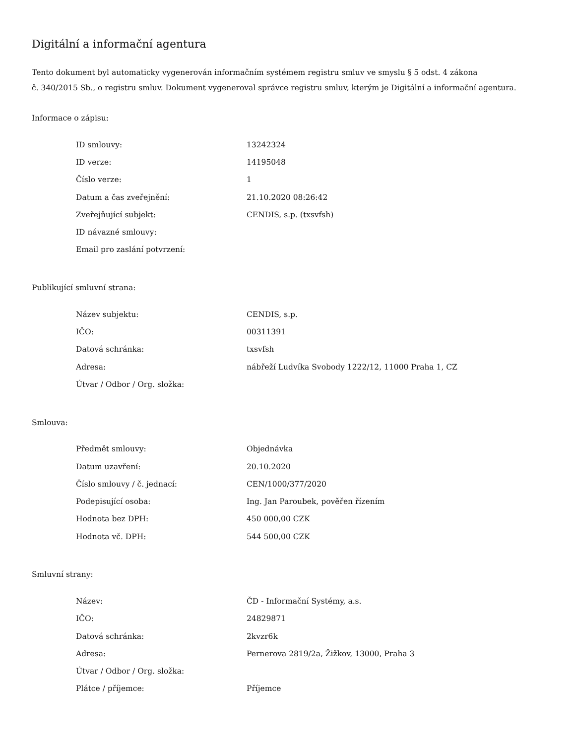Digitální a informační agentura
Tento dokument byl automaticky vygenerován informačním systémem registru smluv ve smyslu § 5 odst. 4 zákona
č. 340/2015 Sb., o registru smluv. Dokument vygeneroval správce registru smluv, kterým je Digitální a informační agentura.
Informace o zápisu:
| ID smlouvy: | 13242324 |
| ID verze: | 14195048 |
| Číslo verze: | 1 |
| Datum a čas zveřejnění: | 21.10.2020 08:26:42 |
| Zveřejňující subjekt: | CENDIS, s.p. (txsvfsh) |
| ID návazné smlouvy: | |
| Email pro zaslání potvrzení: | |
Publikující smluvní strana:
| Název subjektu: | CENDIS, s.p. |
| IČO: | 00311391 |
| Datová schránka: | txsvfsh |
| Adresa: | nábřeží Ludvíka Svobody 1222/12, 11000 Praha 1, CZ |
| Útvar / Odbor / Org. složka: | |
Smlouva:
| Předmět smlouvy: | Objednávka |
| Datum uzavření: | 20.10.2020 |
| Číslo smlouvy / č. jednací: | CEN/1000/377/2020 |
| Podepisující osoba: | Ing. Jan Paroubek, pověřen řízením |
| Hodnota bez DPH: | 450 000,00 CZK |
| Hodnota vč. DPH: | 544 500,00 CZK |
Smluvní strany:
| Název: | ČD - Informační Systémy, a.s. |
| IČO: | 24829871 |
| Datová schránka: | 2kvzr6k |
| Adresa: | Pernerova 2819/2a, Žižkov, 13000, Praha 3 |
| Útvar / Odbor / Org. složka: | |
| Plátce / příjemce: | Příjemce |